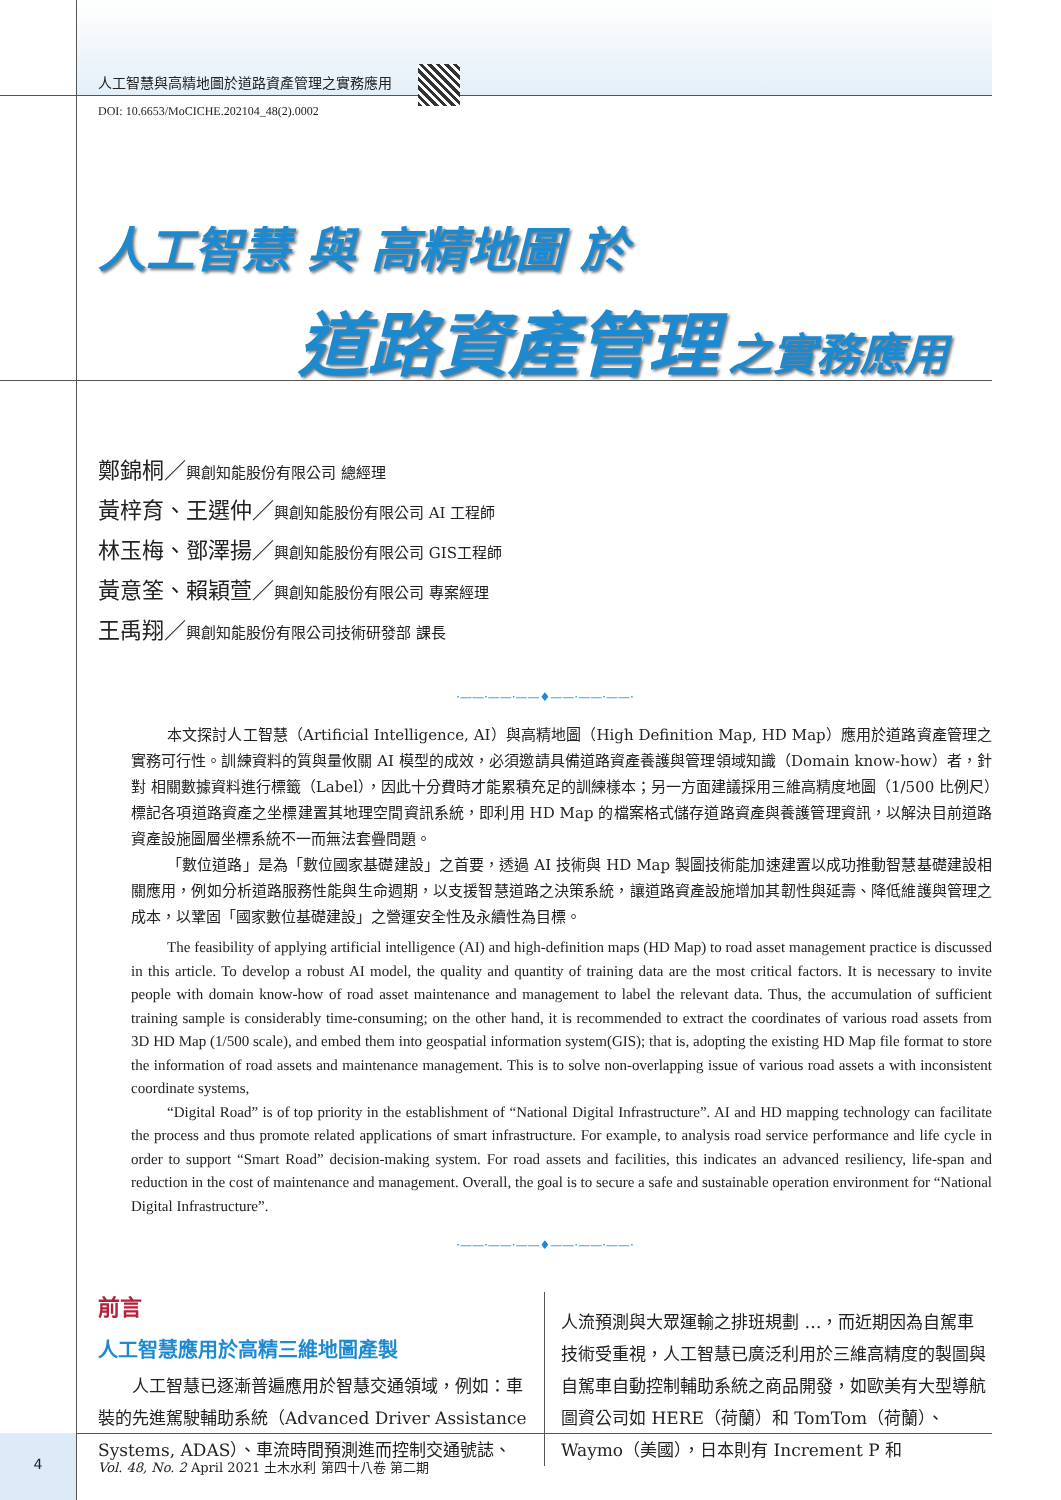人工智慧與高精地圖於道路資產管理之實務應用
DOI: 10.6653/MoCICHE.202104_48(2).0002
人工智慧 與 高精地圖 於
道路資產管理 之實務應用
鄭錦桐／興創知能股份有限公司 總經理
黃梓育、王選仲／興創知能股份有限公司 AI 工程師
林玉梅、鄧澤揚／興創知能股份有限公司 GIS工程師
黃意筌、賴穎萱／興創知能股份有限公司 專案經理
王禹翔／興創知能股份有限公司技術研發部 課長
·——·——·——♦——·——·——·
本文探討人工智慧（Artificial Intelligence, AI）與高精地圖（High Definition Map, HD Map）應用於道路資產管理之實務可行性。訓練資料的質與量攸關 AI 模型的成效，必須邀請具備道路資產養護與管理領域知識（Domain know-how）者，針對 相關數據資料進行標籤（Label），因此十分費時才能累積充足的訓練樣本；另一方面建議採用三維高精度地圖（1/500 比例尺）標記各項道路資產之坐標建置其地理空間資訊系統，即利用 HD Map 的檔案格式儲存道路資產與養護管理資訊，以解決目前道路資產設施圖層坐標系統不一而無法套疊問題。
「數位道路」是為「數位國家基礎建設」之首要，透過 AI 技術與 HD Map 製圖技術能加速建置以成功推動智慧基礎建設相關應用，例如分析道路服務性能與生命週期，以支援智慧道路之決策系統，讓道路資產設施增加其韌性與延壽、降低維護與管理之成本，以鞏固「國家數位基礎建設」之營運安全性及永續性為目標。
The feasibility of applying artificial intelligence (AI) and high-definition maps (HD Map) to road asset management practice is discussed in this article. To develop a robust AI model, the quality and quantity of training data are the most critical factors. It is necessary to invite people with domain know-how of road asset maintenance and management to label the relevant data. Thus, the accumulation of sufficient training sample is considerably time-consuming; on the other hand, it is recommended to extract the coordinates of various road assets from 3D HD Map (1/500 scale), and embed them into geospatial information system(GIS); that is, adopting the existing HD Map file format to store the information of road assets and maintenance management. This is to solve non-overlapping issue of various road assets a with inconsistent coordinate systems,
“Digital Road” is of top priority in the establishment of “National Digital Infrastructure”. AI and HD mapping technology can facilitate the process and thus promote related applications of smart infrastructure. For example, to analysis road service performance and life cycle in order to support “Smart Road” decision-making system. For road assets and facilities, this indicates an advanced resiliency, life-span and reduction in the cost of maintenance and management. Overall, the goal is to secure a safe and sustainable operation environment for “National Digital Infrastructure”.
·——·——·——♦——·——·——·
前言
人工智慧應用於高精三維地圖產製
　　人工智慧已逐漸普遍應用於智慧交通領域，例如：車裝的先進駕駛輔助系統（Advanced Driver Assistance Systems, ADAS）、車流時間預測進而控制交通號誌、
人流預測與大眾運輸之排班規劃 …，而近期因為自駕車技術受重視，人工智慧已廣泛利用於三維高精度的製圖與自駕車自動控制輔助系統之商品開發，如歐美有大型導航圖資公司如 HERE（荷蘭）和 TomTom（荷蘭）、Waymo（美國），日本則有 Increment P 和
4
Vol. 48, No. 2 April 2021 土木水利 第四十八卷 第二期